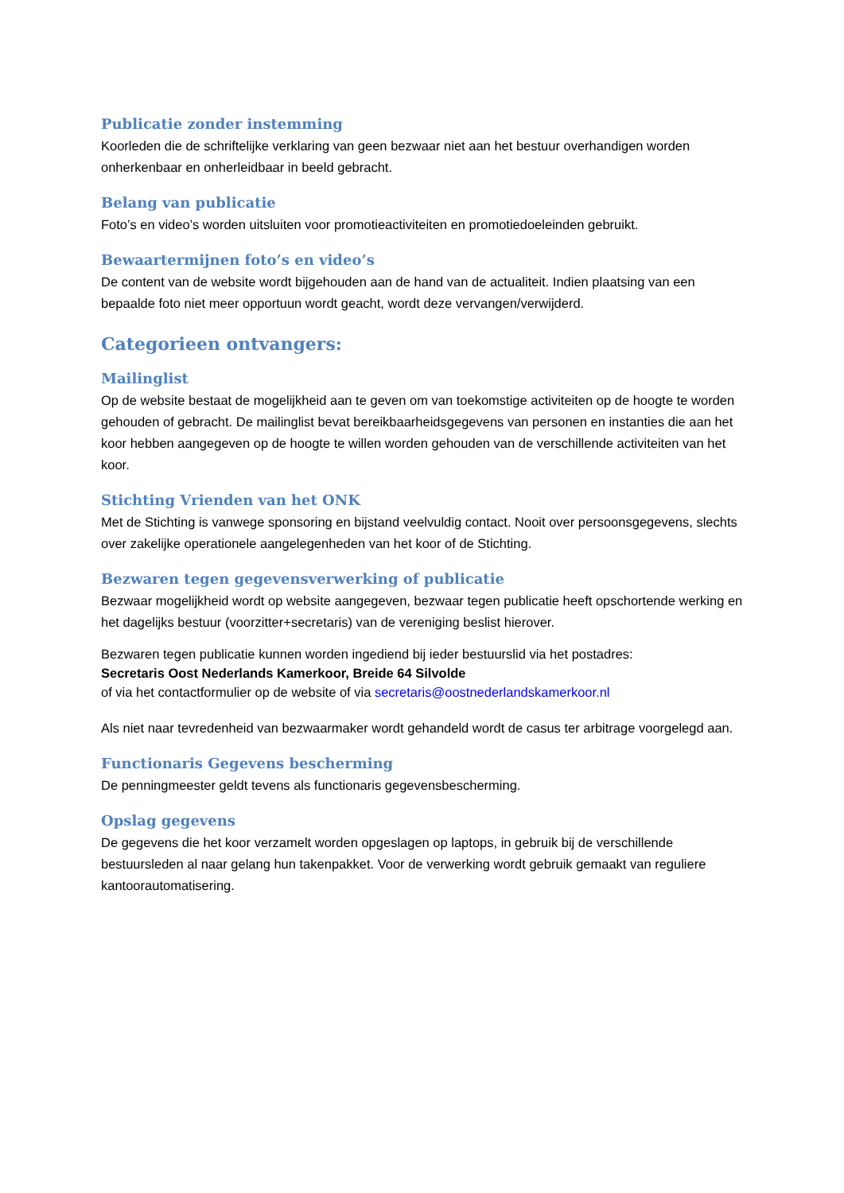Publicatie zonder instemming
Koorleden die de schriftelijke verklaring van geen bezwaar niet aan het bestuur overhandigen worden onherkenbaar en onherleidbaar in beeld gebracht.
Belang van publicatie
Foto’s en video’s worden uitsluiten voor promotieactiviteiten en promotiedoeleinden gebruikt.
Bewaartermijnen foto’s en video’s
De content van de website wordt bijgehouden aan de hand van de actualiteit. Indien plaatsing van een bepaalde foto niet meer opportuun wordt geacht, wordt deze vervangen/verwijderd.
Categorieen ontvangers:
Mailinglist
Op de website bestaat de mogelijkheid aan te geven om van toekomstige activiteiten op de hoogte te worden gehouden of gebracht. De mailinglist bevat bereikbaarheidsgegevens van personen en instanties die aan het koor hebben aangegeven op de hoogte te willen worden gehouden van de verschillende activiteiten van het koor.
Stichting Vrienden van het ONK
Met de Stichting is vanwege sponsoring en bijstand veelvuldig contact. Nooit over persoonsgegevens, slechts over zakelijke operationele aangelegenheden van het koor of de Stichting.
Bezwaren tegen gegevensverwerking of publicatie
Bezwaar mogelijkheid wordt op website aangegeven, bezwaar tegen publicatie heeft opschortende werking en het dagelijks bestuur (voorzitter+secretaris) van de vereniging beslist hierover.
Bezwaren tegen publicatie kunnen worden ingediend bij ieder bestuurslid via het postadres:
Secretaris Oost Nederlands Kamerkoor, Breide 64 Silvolde
of via het contactformulier op de website of via secretaris@oostnederlandskamerkoor.nl
Als niet naar tevredenheid van bezwaarmaker wordt gehandeld wordt de casus ter arbitrage voorgelegd aan.
Functionaris Gegevens bescherming
De penningmeester geldt tevens als functionaris gegevensbescherming.
Opslag gegevens
De gegevens die het koor verzamelt worden opgeslagen op laptops, in gebruik bij de verschillende bestuursleden al naar gelang hun takenpakket. Voor de verwerking wordt gebruik gemaakt van reguliere kantoorautomatisering.